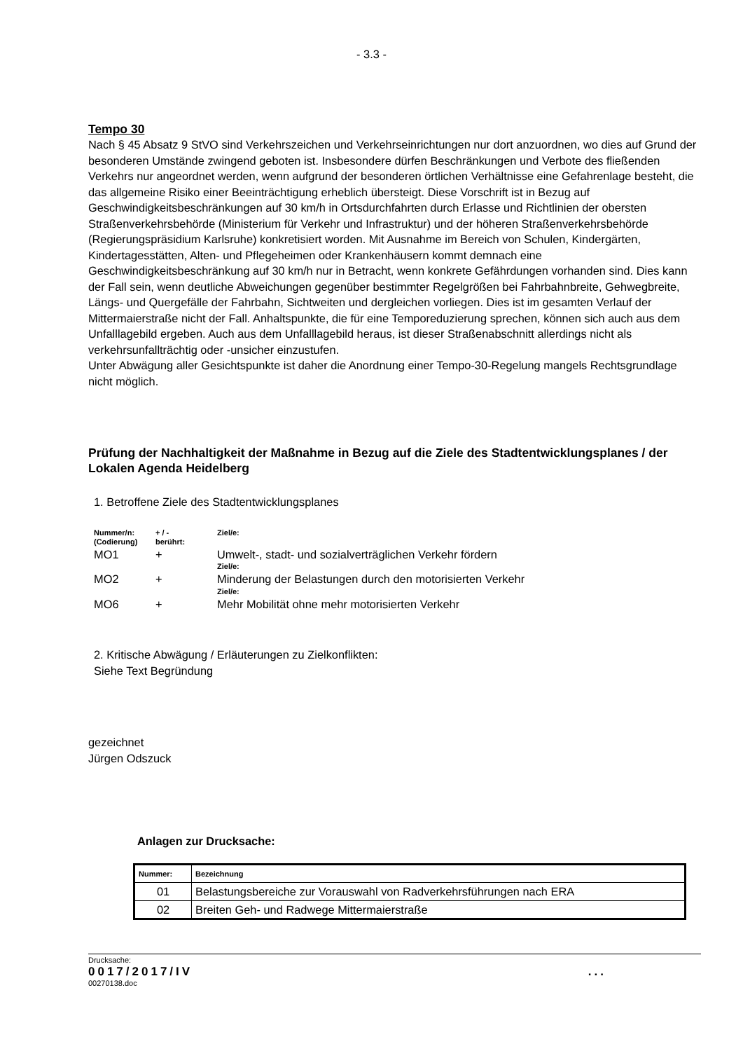- 3.3 -
Tempo 30
Nach § 45 Absatz 9 StVO sind Verkehrszeichen und Verkehrseinrichtungen nur dort anzuordnen, wo dies auf Grund der besonderen Umstände zwingend geboten ist. Insbesondere dürfen Beschränkungen und Verbote des fließenden Verkehrs nur angeordnet werden, wenn aufgrund der besonderen örtlichen Verhältnisse eine Gefahrenlage besteht, die das allgemeine Risiko einer Beeinträchtigung erheblich übersteigt. Diese Vorschrift ist in Bezug auf Geschwindigkeitsbeschränkungen auf 30 km/h in Ortsdurchfahrten durch Erlasse und Richtlinien der obersten Straßenverkehrsbehörde (Ministerium für Verkehr und Infrastruktur) und der höheren Straßenverkehrsbehörde (Regierungspräsidium Karlsruhe) konkretisiert worden. Mit Ausnahme im Bereich von Schulen, Kindergärten, Kindertagesstätten, Alten- und Pflegeheimen oder Krankenhäusern kommt demnach eine Geschwindigkeitsbeschränkung auf 30 km/h nur in Betracht, wenn konkrete Gefährdungen vorhanden sind. Dies kann der Fall sein, wenn deutliche Abweichungen gegenüber bestimmter Regelgrößen bei Fahrbahnbreite, Gehwegbreite, Längs- und Quergefälle der Fahrbahn, Sichtweiten und dergleichen vorliegen. Dies ist im gesamten Verlauf der Mittermaierstraße nicht der Fall. Anhaltspunkte, die für eine Temporeduzierung sprechen, können sich auch aus dem Unfalllagebild ergeben. Auch aus dem Unfalllagebild heraus, ist dieser Straßenabschnitt allerdings nicht als verkehrsunfallträchtig oder -unsicher einzustufen.
Unter Abwägung aller Gesichtspunkte ist daher die Anordnung einer Tempo-30-Regelung mangels Rechtsgrundlage nicht möglich.
Prüfung der Nachhaltigkeit der Maßnahme in Bezug auf die Ziele des Stadtentwicklungsplanes / der Lokalen Agenda Heidelberg
1. Betroffene Ziele des Stadtentwicklungsplanes
| Nummer/n: (Codierung) | + / - berührt: | Ziel/e: |
| MO1 | + | Umwelt-, stadt- und sozialverträglichen Verkehr fördern Ziel/e: |
| MO2 | + | Minderung der Belastungen durch den motorisierten Verkehr Ziel/e: |
| MO6 | + | Mehr Mobilität ohne mehr motorisierten Verkehr |
2. Kritische Abwägung / Erläuterungen zu Zielkonflikten:
Siehe Text Begründung
gezeichnet
Jürgen Odszuck
Anlagen zur Drucksache:
| Nummer: | Bezeichnung |
| --- | --- |
| 01 | Belastungsbereiche zur Vorauswahl von Radverkehrsführungen nach ERA |
| 02 | Breiten Geh- und Radwege Mittermaierstraße |
Drucksache:
0017/2017/IV...
00270138.doc